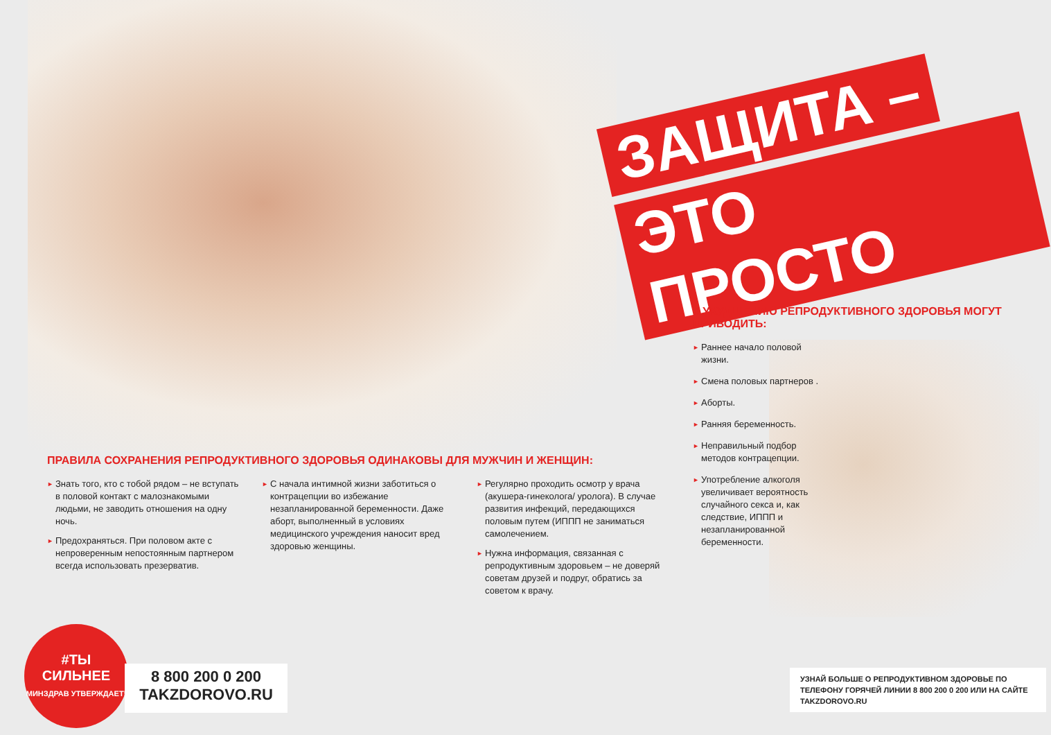ЗАЩИТА –
ЭТО ПРОСТО
ПРАВИЛА СОХРАНЕНИЯ РЕПРОДУКТИВНОГО ЗДОРОВЬЯ ОДИНАКОВЫ ДЛЯ МУЖЧИН И ЖЕНЩИН:
► Знать того, кто с тобой рядом – не вступать в половой контакт с малознакомыми людьми, не заводить отношения на одну ночь.
► Предохраняться. При половом акте с непроверенным непостоянным партнером всегда использовать презерватив.
► С начала интимной жизни заботиться о контрацепции во избежание незапланированной беременности. Даже аборт, выполненный в условиях медицинского учреждения наносит вред здоровью женщины.
► Регулярно проходить осмотр у врача (акушера-гинеколога/ уролога). В случае развития инфекций, передающихся половым путем (ИППП не заниматься самолечением.
► Нужна информация, связанная с репродуктивным здоровьем – не доверяй советам друзей и подруг, обратись за советом к врачу.
К УХУДШЕНИЮ РЕПРОДУКТИВНОГО ЗДОРОВЬЯ МОГУТ ПРИВОДИТЬ:
► Раннее начало половой жизни.
► Смена половых партнеров .
► Аборты.
► Ранняя беременность.
► Неправильный подбор методов контрацепции.
► Употребление алкоголя увеличивает вероятность случайного секса и, как следствие, ИППП и незапланированной беременности.
#ТЫ
СИЛЬНЕЕ
МИНЗДРАВ УТВЕРЖДАЕТ!
8 800 200 0 200
TAKZDOROVO.RU
УЗНАЙ БОЛЬШЕ О РЕПРОДУКТИВНОМ ЗДОРОВЬЕ ПО ТЕЛЕФОНУ ГОРЯЧЕЙ ЛИНИИ 8 800 200 0 200 ИЛИ НА САЙТЕ TAKZDOROVO.RU